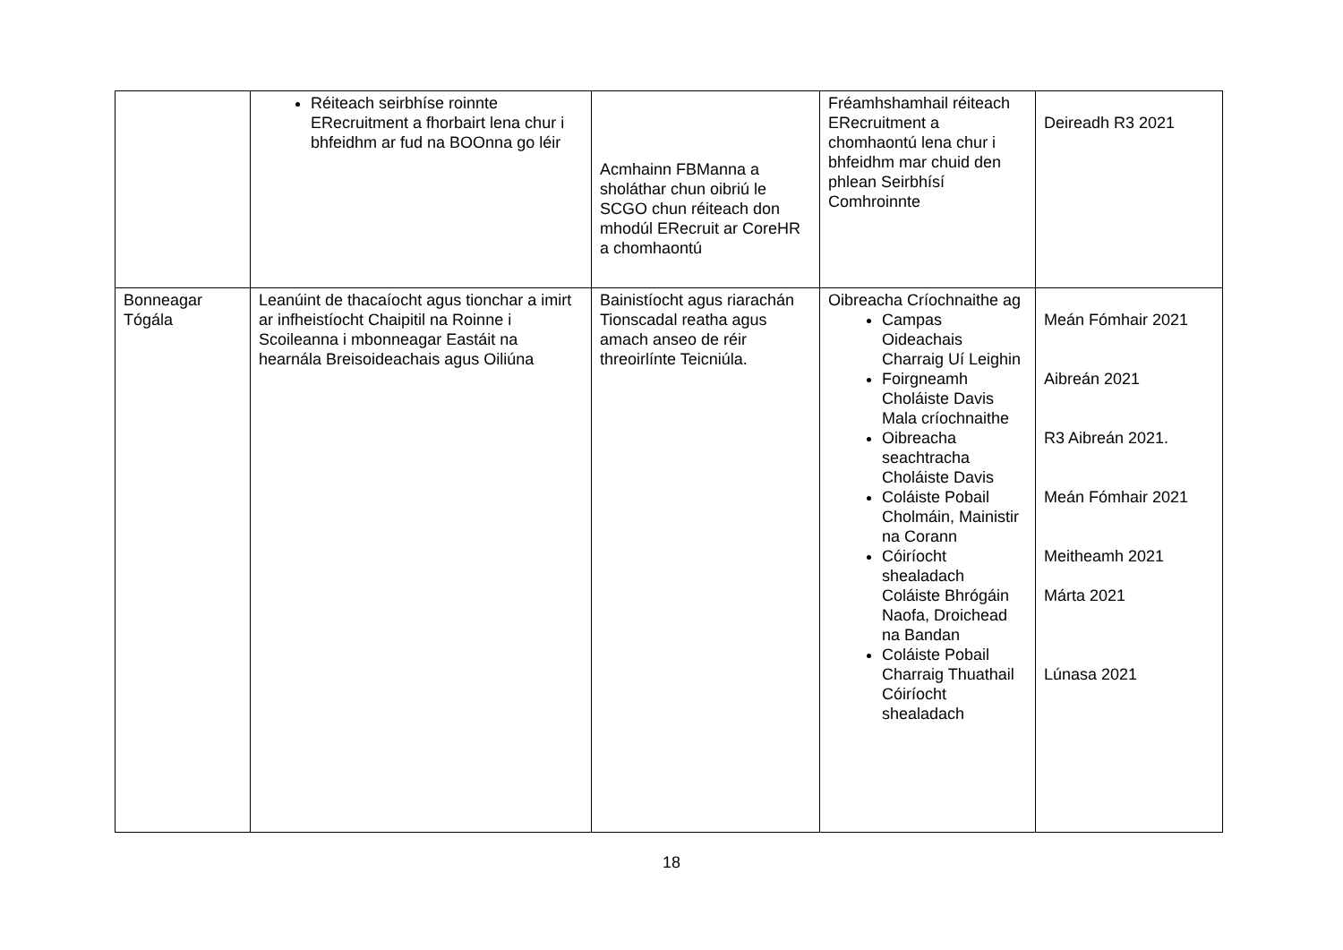| | Réiteach seirbhíse roinnte ERecruitment a fhorbairt lena chur i bhfeidhm ar fud na BOOnna go léir | Acmhainn FBManna a sholáthar chun oibriú le SCGO chun réiteach don mhodúl ERecruit ar CoreHR a chomhaontú | Fréamhshamhail réiteach ERecruitment a chomhaontú lena chur i bhfeidhm mar chuid den phlean Seirbhísí Comhroinnte | Deireadh R3 2021 |
| Bonneagar Tógála | Leanúint de thacaíocht agus tionchar a imirt ar infheistíocht Chaipitil na Roinne i Scoileanna i mbonneagar Eastáit na hearnála Breisoideachais agus Oiliúna | Bainistíocht agus riarachán Tionscadal reatha agus amach anseo de réir threoirlínte Teicniúla. | Oibreacha Críochnaithe ag Campas Oideachais Charraig Uí Leighin Foirgneamh Choláiste Davis Mala críochnaithe Oibreacha seachtracha Choláiste Davis Coláiste Pobail Cholmáin, Mainistir na Corann Cóiríocht shealadach Coláiste Bhrógáin Naofa, Droichead na Bandan Coláiste Pobail Charraig Thuathail Cóiríocht shealadach | Meán Fómhair 2021 Aibreán 2021 R3 Aibreán 2021. Meán Fómhair 2021 Meitheamh 2021 Márta 2021 Lúnasa 2021 |
18